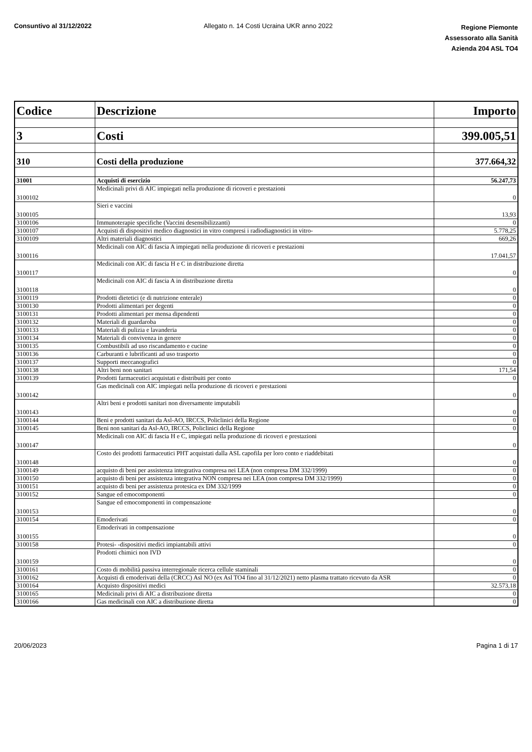Consuntivo al 31/12/2022 Allegato n. 14 Costi Ucraina UKR anno 2022
Regione Piemonte
Assessorato alla Sanità
Azienda 204 ASL TO4
| Codice | Descrizione | Importo |
| --- | --- | --- |
| 3 | Costi | 399.005,51 |
| 310 | Costi della produzione | 377.664,32 |
| 31001 | Acquisti di esercizio | 56.247,73 |
| 3100102 | Medicinali privi di AIC impiegati nella produzione di ricoveri e prestazioni | 0 |
| 3100105 | Sieri e vaccini | 13,93 |
| 3100106 | Immunoterapie specifiche (Vaccini desensibilizzanti) | 0 |
| 3100107 | Acquisti di dispositivi medico diagnostici in vitro compresi i radiodiagnostici in vitro- | 5.778,25 |
| 3100109 | Altri materiali diagnostici | 669,26 |
| 3100116 | Medicinali con AIC di fascia A impiegati nella produzione di ricoveri e prestazioni | 17.041,57 |
| 3100117 | Medicinali con AIC di fascia H e C in distribuzione diretta | 0 |
| 3100118 | Medicinali con AIC di fascia A in distribuzione diretta | 0 |
| 3100119 | Prodotti dietetici (e di nutrizione enterale) | 0 |
| 3100130 | Prodotti alimentari per degenti | 0 |
| 3100131 | Prodotti alimentari per mensa dipendenti | 0 |
| 3100132 | Materiali di guardaroba | 0 |
| 3100133 | Materiali di pulizia e lavanderia | 0 |
| 3100134 | Materiali di convivenza in genere | 0 |
| 3100135 | Combustibili ad uso riscandamento e cucine | 0 |
| 3100136 | Carburanti e lubrificanti ad uso trasporto | 0 |
| 3100137 | Supporti meccanografici | 0 |
| 3100138 | Altri beni non sanitari | 171,54 |
| 3100139 | Prodotti farmaceutici acquistati e distribuiti per conto | 0 |
| 3100142 | Gas medicinali con AIC impiegati nella produzione di ricoveri e prestazioni | 0 |
| 3100143 | Altri beni e prodotti sanitari non diversamente imputabili | 0 |
| 3100144 | Beni e prodotti sanitari da Asl-AO, IRCCS, Policlinici della Regione | 0 |
| 3100145 | Beni non sanitari da Asl-AO, IRCCS, Policlinici della Regione | 0 |
| 3100147 | Medicinali con AIC di fascia H e C, impiegati nella produzione di ricoveri e prestazioni | 0 |
| 3100148 | Costo dei prodotti farmaceutici PHT acquistati dalla ASL capofila per loro conto e riaddebitati | 0 |
| 3100149 | acquisto di beni per assistenza integrativa compresa nei LEA (non compresa DM 332/1999) | 0 |
| 3100150 | acquisto di beni per assistenza integrativa NON compresa nei LEA (non compresa DM 332/1999) | 0 |
| 3100151 | acquisto di beni per assistenza protesica ex DM 332/1999 | 0 |
| 3100152 | Sangue ed emocomponenti | 0 |
| 3100153 | Sangue ed emocomponenti in compensazione | 0 |
| 3100154 | Emoderivati | 0 |
| 3100155 | Emoderivati in compensazione | 0 |
| 3100158 | Protesi- -dispositivi medici impiantabili attivi | 0 |
| 3100159 | Prodotti chimici non IVD | 0 |
| 3100161 | Costo di mobilità passiva interregionale ricerca cellule staminali | 0 |
| 3100162 | Acquisti di emoderivati della (CRCC) Asl NO (ex Asl TO4 fino al 31/12/2021) netto plasma trattato ricevuto da ASR | 0 |
| 3100164 | Acquisto dispositivi medici | 32.573,18 |
| 3100165 | Medicinali privi di AIC a distribuzione diretta | 0 |
| 3100166 | Gas medicinali con AIC a distribuzione diretta | 0 |
20/06/2023 Pagina 1 di 17